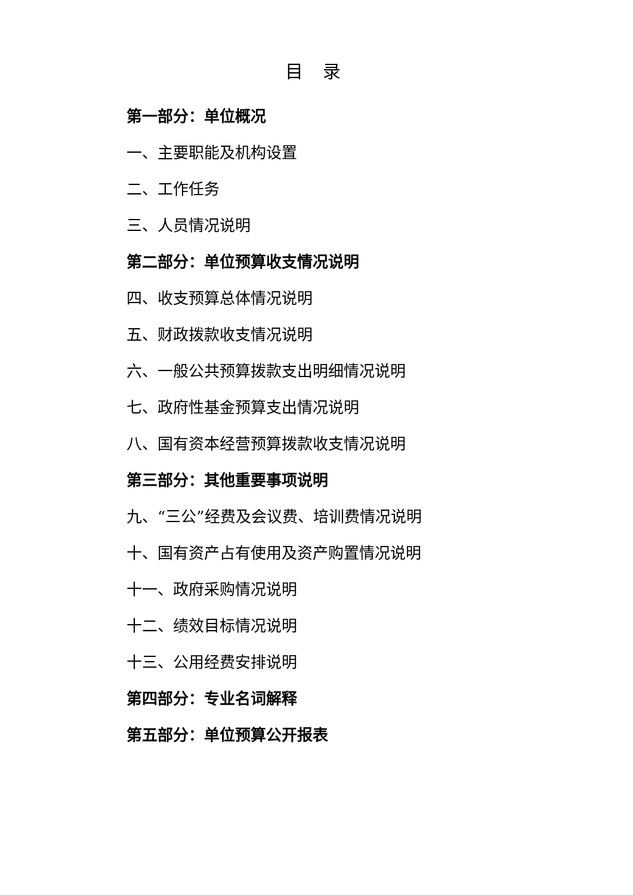目 录
第一部分：单位概况
一、主要职能及机构设置
二、工作任务
三、人员情况说明
第二部分：单位预算收支情况说明
四、收支预算总体情况说明
五、财政拨款收支情况说明
六、一般公共预算拨款支出明细情况说明
七、政府性基金预算支出情况说明
八、国有资本经营预算拨款收支情况说明
第三部分：其他重要事项说明
九、“三公”经费及会议费、培训费情况说明
十、国有资产占有使用及资产购置情况说明
十一、政府采购情况说明
十二、绩效目标情况说明
十三、公用经费安排说明
第四部分：专业名词解释
第五部分：单位预算公开报表